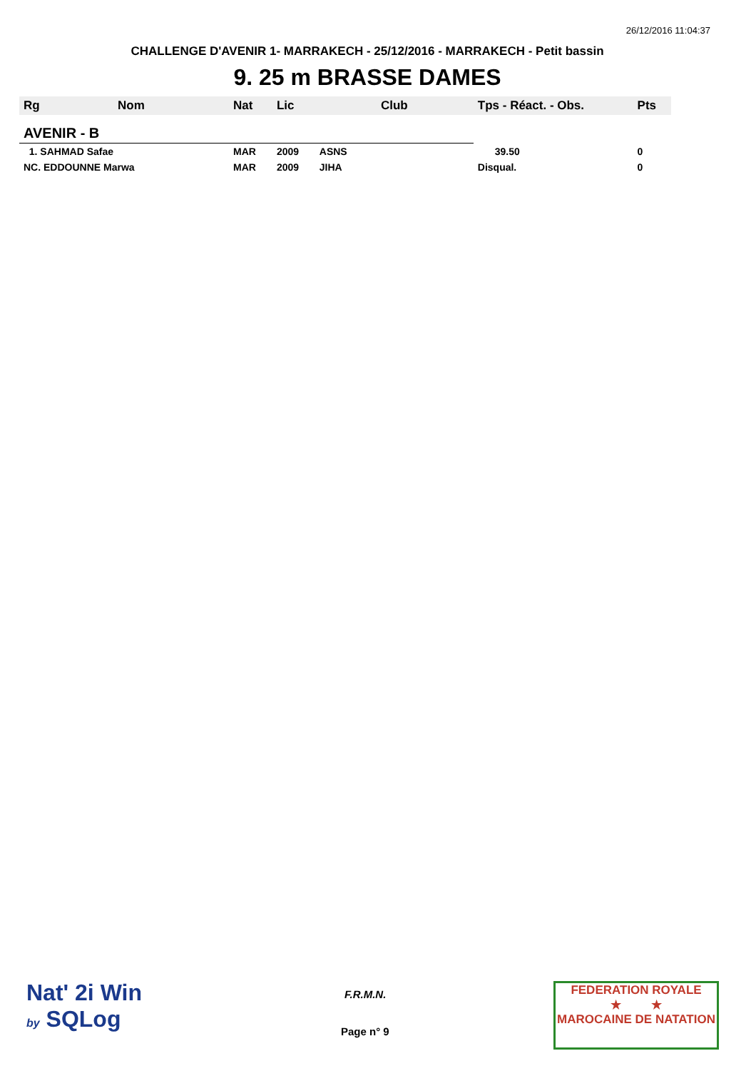26/12/2016 11:04:37
CHALLENGE D'AVENIR 1- MARRAKECH - 25/12/2016 - MARRAKECH - Petit bassin
9. 25 m BRASSE DAMES
| Rg | Nom | Nat | Lic | Club | Tps - Réact. - Obs. | Pts |
| --- | --- | --- | --- | --- | --- | --- |
| AVENIR - B | | | | | | |
| 1. SAHMAD Safae | | MAR | 2009 | ASNS | 39.50 | 0 |
| NC. EDDOUNNE Marwa | | MAR | 2009 | JIHA | Disqual. | 0 |
Nat' 2i Win
by SQLog
F.R.M.N.
Page n° 9
FEDERATION ROYALE
★ ★
MAROCAINE DE NATATION